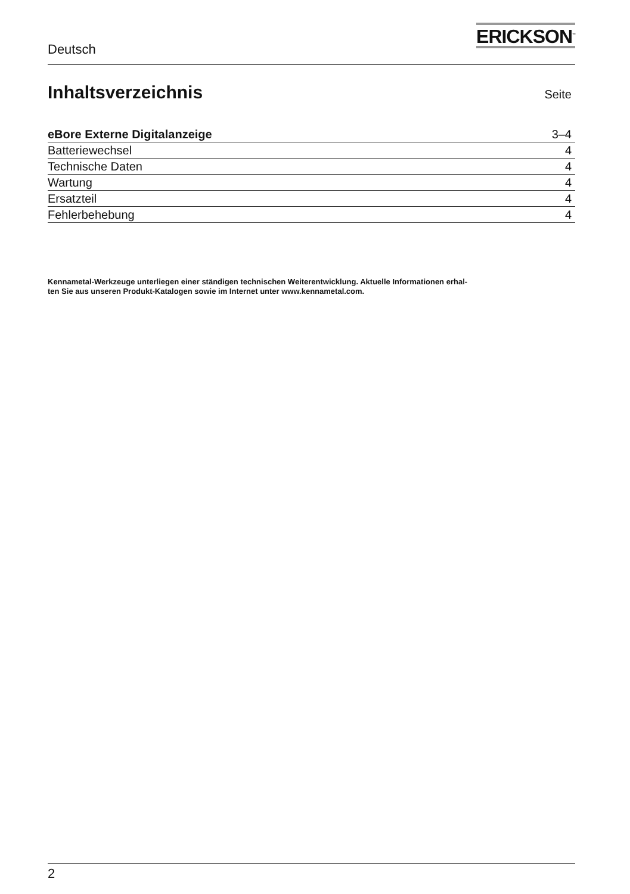Deutsch
ERICKSON<sup>™</sup>
Inhaltsverzeichnis
Seite
| eBore Externe Digitalanzeige | 3–4 |
| Batteriewechsel | 4 |
| Technische Daten | 4 |
| Wartung | 4 |
| Ersatzteil | 4 |
| Fehlerbehebung | 4 |
Kennametal-Werkzeuge unterliegen einer ständigen technischen Weiterentwicklung. Aktuelle Informationen erhal-
ten Sie aus unseren Produkt-Katalogen sowie im Internet unter www.kennametal.com.
2